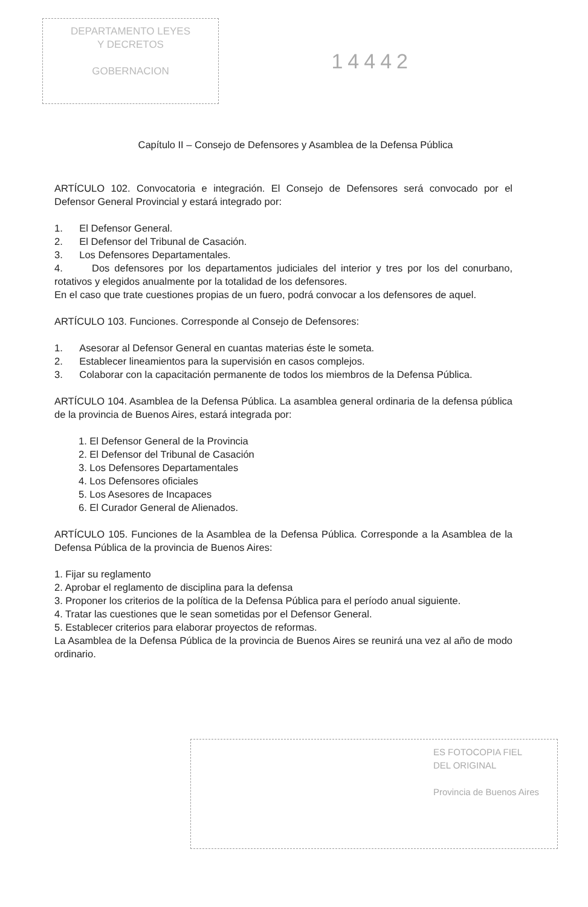DEPARTAMENTO LEYES
Y DECRETOS
GOBERNACION
14442
Capítulo II – Consejo de Defensores y Asamblea de la Defensa Pública
ARTÍCULO 102. Convocatoria e integración. El Consejo de Defensores será convocado por el Defensor General Provincial y estará integrado por:
1. El Defensor General.
2. El Defensor del Tribunal de Casación.
3. Los Defensores Departamentales.
4. Dos defensores por los departamentos judiciales del interior y tres por los del conurbano, rotativos y elegidos anualmente por la totalidad de los defensores.
En el caso que trate cuestiones propias de un fuero, podrá convocar a los defensores de aquel.
ARTÍCULO 103. Funciones. Corresponde al Consejo de Defensores:
1. Asesorar al Defensor General en cuantas materias éste le someta.
2. Establecer lineamientos para la supervisión en casos complejos.
3. Colaborar con la capacitación permanente de todos los miembros de la Defensa Pública.
ARTÍCULO 104. Asamblea de la Defensa Pública. La asamblea general ordinaria de la defensa pública de la provincia de Buenos Aires, estará integrada por:
1. El Defensor General de la Provincia
2. El Defensor del Tribunal de Casación
3. Los Defensores Departamentales
4. Los Defensores oficiales
5. Los Asesores de Incapaces
6. El Curador General de Alienados.
ARTÍCULO 105. Funciones de la Asamblea de la Defensa Pública. Corresponde a la Asamblea de la Defensa Pública de la provincia de Buenos Aires:
1. Fijar su reglamento
2. Aprobar el reglamento de disciplina para la defensa
3. Proponer los criterios de la política de la Defensa Pública para el período anual siguiente.
4. Tratar las cuestiones que le sean sometidas por el Defensor General.
5. Establecer criterios para elaborar proyectos de reformas.
La Asamblea de la Defensa Pública de la provincia de Buenos Aires se reunirá una vez al año de modo ordinario.
ES FOTOCOPIA FIEL
DEL ORIGINAL
Provincia de Buenos Aires